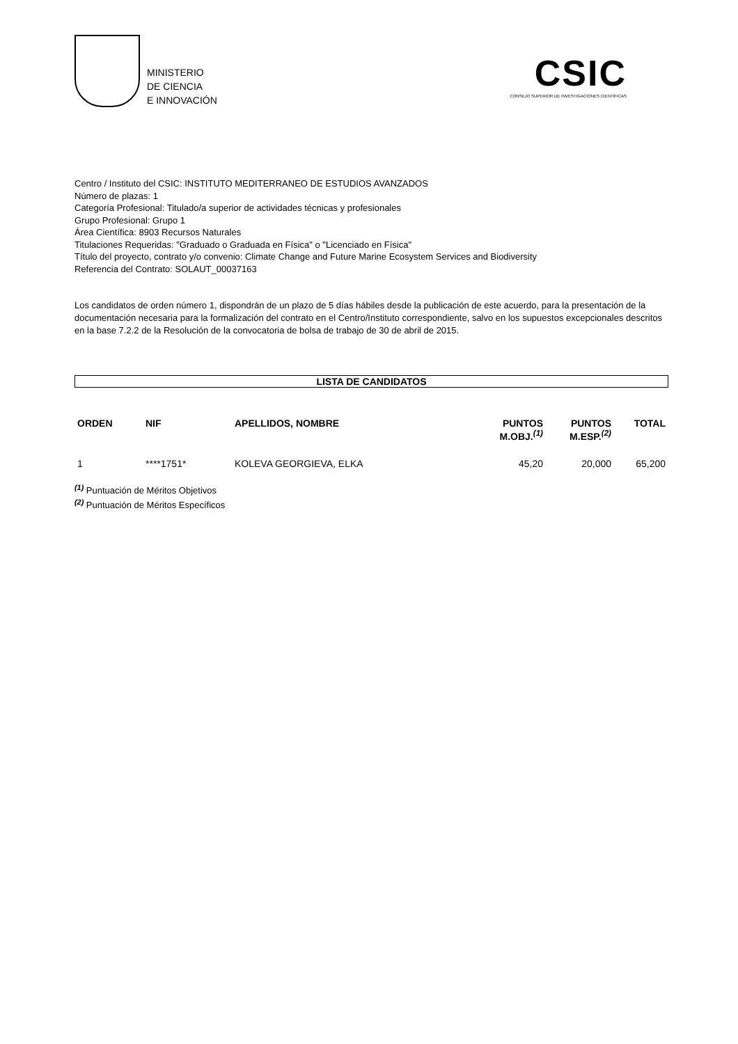MINISTERIO
DE CIENCIA
E INNOVACIÓN
CSIC
CONSEJO SUPERIOR DE INVESTIGACIONES CIENTÍFICAS
Centro / Instituto del CSIC: INSTITUTO MEDITERRANEO DE ESTUDIOS AVANZADOS
Número de plazas: 1
Categoría Profesional: Titulado/a superior de actividades técnicas y profesionales
Grupo Profesional: Grupo 1
Área Científica: 8903 Recursos Naturales
Titulaciones Requeridas: "Graduado o Graduada en Física" o "Licenciado en Física"
Título del proyecto, contrato y/o convenio: Climate Change and Future Marine Ecosystem Services and Biodiversity
Referencia del Contrato: SOLAUT_00037163
Los candidatos de orden número 1, dispondrán de un plazo de 5 días hábiles desde la publicación de este acuerdo, para la presentación de la documentación necesaria para la formalización del contrato en el Centro/Instituto correspondiente, salvo en los supuestos excepcionales descritos en la base 7.2.2 de la Resolución de la convocatoria de bolsa de trabajo de 30 de abril de 2015.
LISTA DE CANDIDATOS
| ORDEN | NIF | APELLIDOS, NOMBRE | PUNTOS M.OBJ.<sup>(1)</sup> | PUNTOS M.ESP.<sup>(2)</sup> | TOTAL |
| --- | --- | --- | --- | --- | --- |
| 1 | ****1751* | KOLEVA GEORGIEVA, ELKA | 45,20 | 20,000 | 65,200 |
<sup>(1)</sup> Puntuación de Méritos Objetivos
<sup>(2)</sup> Puntuación de Méritos Específicos